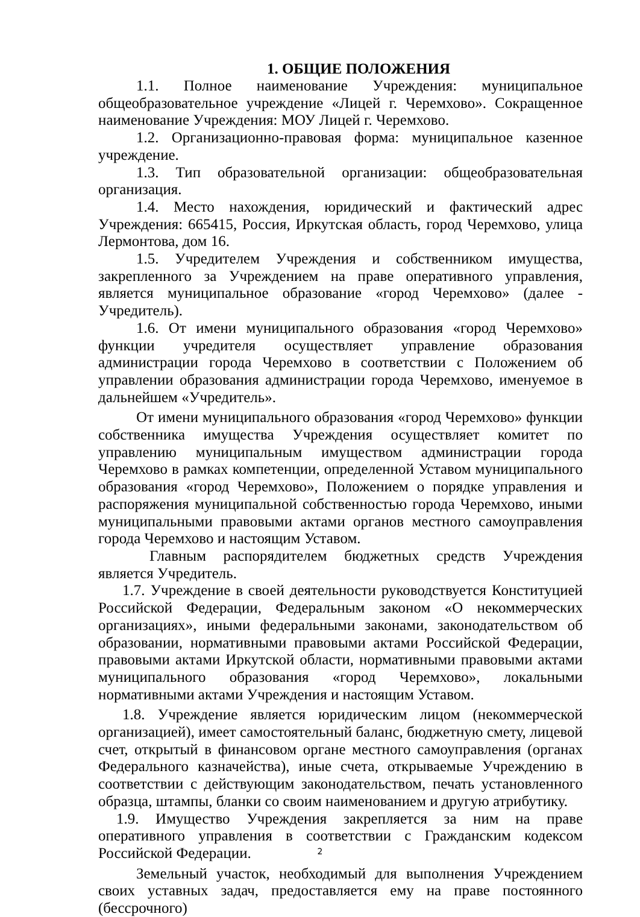1. ОБЩИЕ ПОЛОЖЕНИЯ
1.1. Полное наименование Учреждения: муниципальное общеобразовательное учреждение «Лицей г. Черемхово». Сокращенное наименование Учреждения: МОУ Лицей г. Черемхово.
1.2. Организационно-правовая форма: муниципальное казенное учреждение.
1.3. Тип образовательной организации: общеобразовательная организация.
1.4. Место нахождения, юридический и фактический адрес Учреждения: 665415, Россия, Иркутская область, город Черемхово, улица Лермонтова, дом 16.
1.5. Учредителем Учреждения и собственником имущества, закрепленного за Учреждением на праве оперативного управления, является муниципальное образование «город Черемхово» (далее - Учредитель).
1.6. От имени муниципального образования «город Черемхово» функции учредителя осуществляет управление образования администрации города Черемхово в соответствии с Положением об управлении образования администрации города Черемхово, именуемое в дальнейшем «Учредитель».
От имени муниципального образования «город Черемхово» функции собственника имущества Учреждения осуществляет комитет по управлению муниципальным имуществом администрации города Черемхово в рамках компетенции, определенной Уставом муниципального образования «город Черемхово», Положением о порядке управления и распоряжения муниципальной собственностью города Черемхово, иными муниципальными правовыми актами органов местного самоуправления города Черемхово и настоящим Уставом.
Главным распорядителем бюджетных средств Учреждения является Учредитель.
1.7. Учреждение в своей деятельности руководствуется Конституцией Российской Федерации, Федеральным законом «О некоммерческих организациях», иными федеральными законами, законодательством об образовании, нормативными правовыми актами Российской Федерации, правовыми актами Иркутской области, нормативными правовыми актами муниципального образования «город Черемхово», локальными нормативными актами Учреждения и настоящим Уставом.
1.8. Учреждение является юридическим лицом (некоммерческой организацией), имеет самостоятельный баланс, бюджетную смету, лицевой счет, открытый в финансовом органе местного самоуправления (органах Федерального казначейства), иные счета, открываемые Учреждению в соответствии с действующим законодательством, печать установленного образца, штампы, бланки со своим наименованием и другую атрибутику.
1.9. Имущество Учреждения закрепляется за ним на праве оперативного управления в соответствии с Гражданским кодексом Российской Федерации.
Земельный участок, необходимый для выполнения Учреждением своих уставных задач, предоставляется ему на праве постоянного (бессрочного)
2